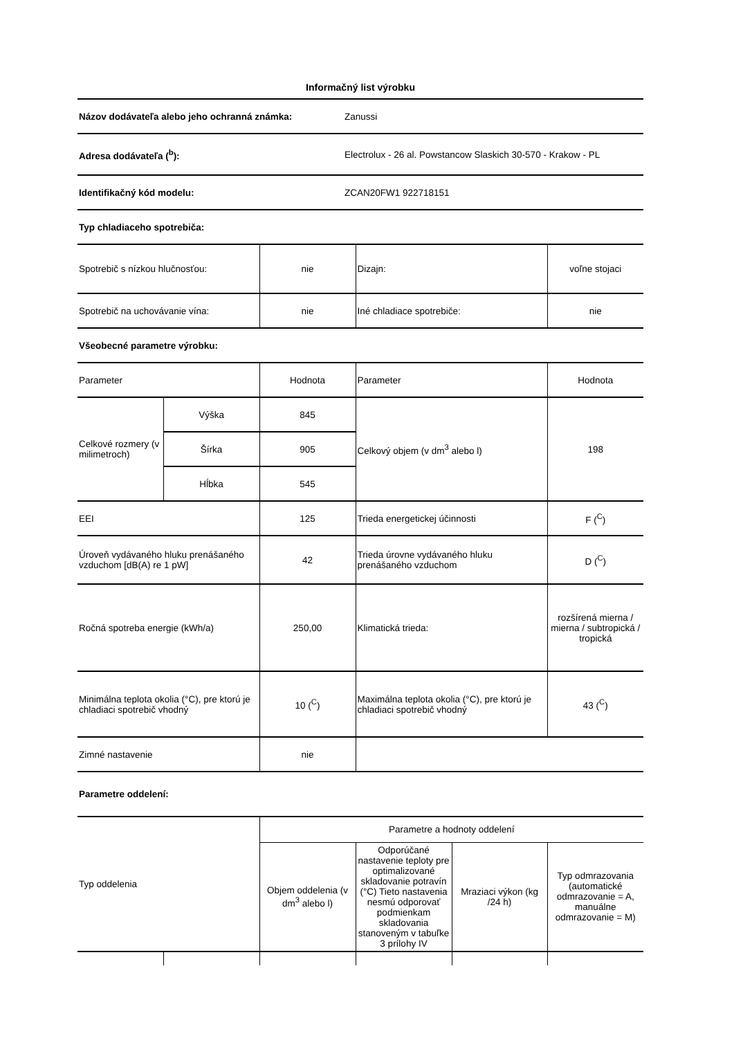Informačný list výrobku
| Názov dodávateľa alebo jeho ochranná známka: | Zanussi |
| Adresa dodávateľa (<sup>b</sup>): | Electrolux - 26 al. Powstancow Slaskich 30-570 - Krakow - PL |
| Identifikačný kód modelu: | ZCAN20FW1 922718151 |
| Typ chladiaceho spotrebiča: | |
| Spotrebič s nízkou hlučnosťou: | | nie | Dizajn: | voľne stojaci |
| Spotrebič na uchovávanie vína: | | nie | Iné chladiace spotrebiče: | nie |
| Všeobecné parametre výrobku: | | | | |
| Parameter | | Hodnota | Parameter | Hodnota |
| Celkové rozmery (v milimetroch) | Výška | 845 | Celkový objem (v dm<sup>3</sup> alebo l) | 198 |
| | Šírka | 905 | | |
| | Hĺbka | 545 | | |
| EEI | | 125 | Trieda energetickej účinnosti | F (<sup>C</sup>) |
| Úroveň vydávaného hluku prenášaného vzduchom [dB(A) re 1 pW] | | 42 | Trieda úrovne vydávaného hluku prenášaného vzduchom | D (<sup>C</sup>) |
| Ročná spotreba energie (kWh/a) | | 250,00 | Klimatická trieda: | rozšírená mierna / mierna / subtropická / tropická |
| Minimálna teplota okolia (°C), pre ktorú je chladiaci spotrebič vhodný | | 10 (<sup>C</sup>) | Maximálna teplota okolia (°C), pre ktorú je chladiaci spotrebič vhodný | 43 (<sup>C</sup>) |
| Zimné nastavenie | | nie | | |
| Parametre oddelení: | | | | |
| Typ oddelenia | | Parametre a hodnoty oddelení | | | |
| | | Objem oddelenia (v dm<sup>3</sup> alebo l) | Odporúčané nastavenie teploty pre optimalizované skladovanie potravín (°C) Tieto nastavenia nesmú odporovať podmienkam skladovania stanoveným v tabuľke 3 prílohy IV | Mraziaci výkon (kg /24 h) | Typ odmrazovania (automatické odmrazovanie = A, manuálne odmrazovanie = M) |